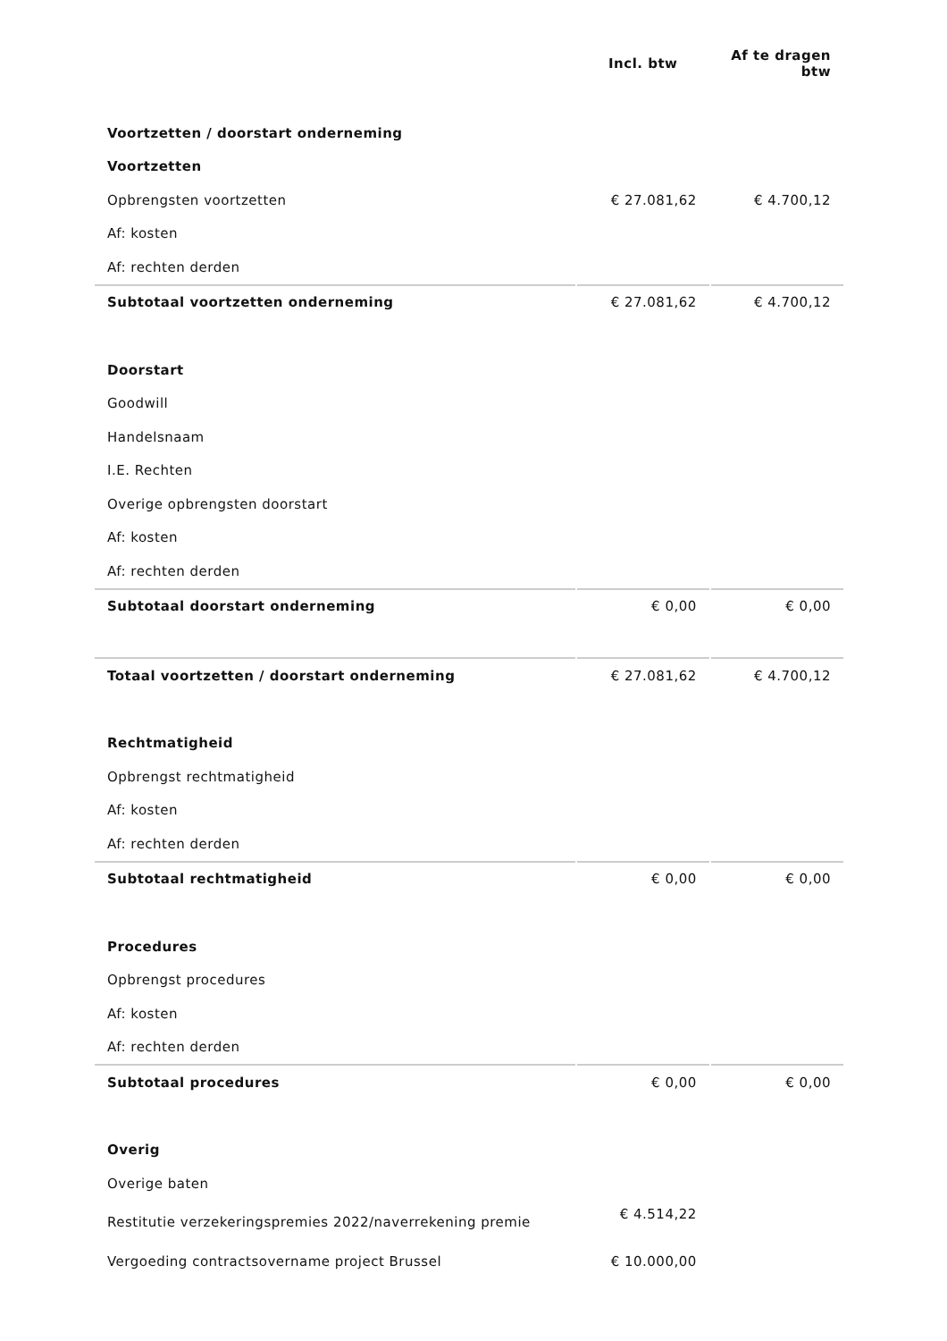| | Incl. btw | Af te dragen btw |
| --- | --- | --- |
| Voortzetten / doorstart onderneming | | |
| Voortzetten | | |
| Opbrengsten voortzetten | € 27.081,62 | € 4.700,12 |
| Af: kosten | | |
| Af: rechten derden | | |
| Subtotaal voortzetten onderneming | € 27.081,62 | € 4.700,12 |
| Doorstart | | |
| Goodwill | | |
| Handelsnaam | | |
| I.E. Rechten | | |
| Overige opbrengsten doorstart | | |
| Af: kosten | | |
| Af: rechten derden | | |
| Subtotaal doorstart onderneming | € 0,00 | € 0,00 |
| Totaal voortzetten / doorstart onderneming | € 27.081,62 | € 4.700,12 |
| Rechtmatigheid | | |
| Opbrengst rechtmatigheid | | |
| Af: kosten | | |
| Af: rechten derden | | |
| Subtotaal rechtmatigheid | € 0,00 | € 0,00 |
| Procedures | | |
| Opbrengst procedures | | |
| Af: kosten | | |
| Af: rechten derden | | |
| Subtotaal procedures | € 0,00 | € 0,00 |
| Overig | | |
| Overige baten | | |
| Restitutie verzekeringspremies 2022/naverrekening premie | € 4.514,22 | |
| Vergoeding contractsovername project Brussel | € 10.000,00 | |